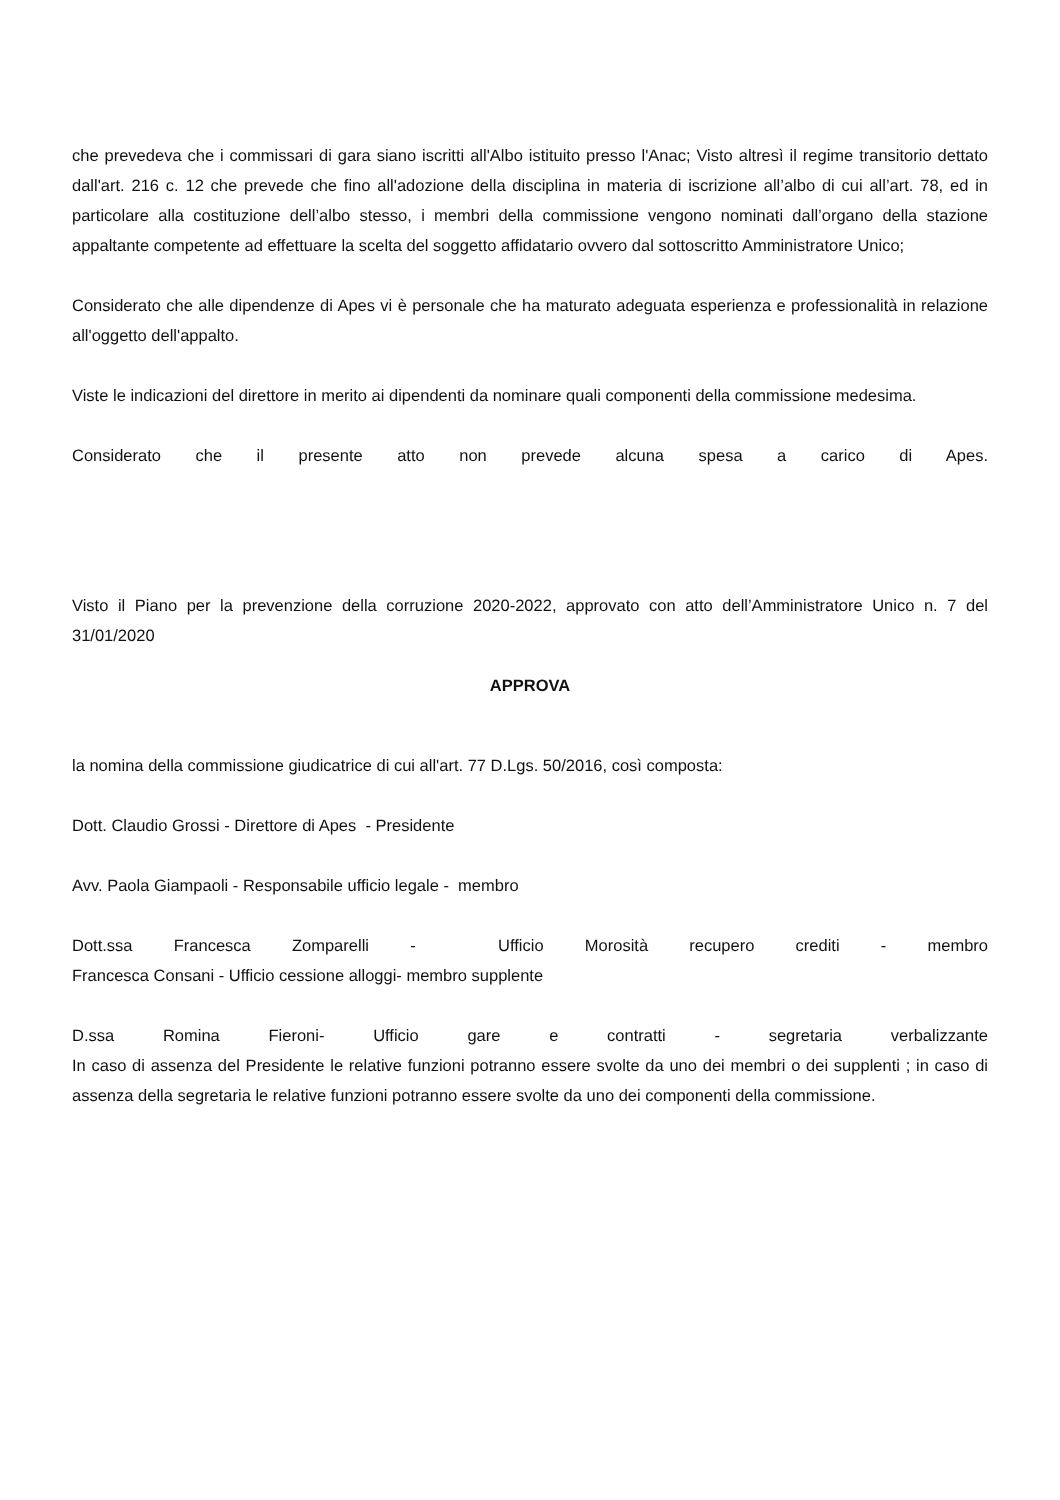che prevedeva che i commissari di gara siano iscritti all'Albo istituito presso l'Anac; Visto altresì il regime transitorio dettato dall'art. 216 c. 12 che prevede che fino all'adozione della disciplina in materia di iscrizione all’albo di cui all’art. 78, ed in particolare alla costituzione dell’albo stesso, i membri della commissione vengono nominati dall’organo della stazione appaltante competente ad effettuare la scelta del soggetto affidatario ovvero dal sottoscritto Amministratore Unico;
Considerato che alle dipendenze di Apes vi è personale che ha maturato adeguata esperienza e professionalità in relazione all'oggetto dell'appalto.
Viste le indicazioni del direttore in merito ai dipendenti da nominare quali componenti della commissione medesima.
Considerato che il presente atto non prevede alcuna spesa a carico di Apes.
Visto il Piano per la prevenzione della corruzione 2020-2022, approvato con atto dell’Amministratore Unico n. 7 del 31/01/2020
APPROVA
la nomina della commissione giudicatrice di cui all'art. 77 D.Lgs. 50/2016, così composta:
Dott. Claudio Grossi - Direttore di Apes - Presidente
Avv. Paola Giampaoli - Responsabile ufficio legale - membro
Dott.ssa Francesca Zomparelli - Ufficio Morosità recupero crediti - membro
Francesca Consani - Ufficio cessione alloggi- membro supplente
D.ssa Romina Fieroni- Ufficio gare e contratti - segretaria verbalizzante
In caso di assenza del Presidente le relative funzioni potranno essere svolte da uno dei membri o dei supplenti ; in caso di assenza della segretaria le relative funzioni potranno essere svolte da uno dei componenti della commissione.